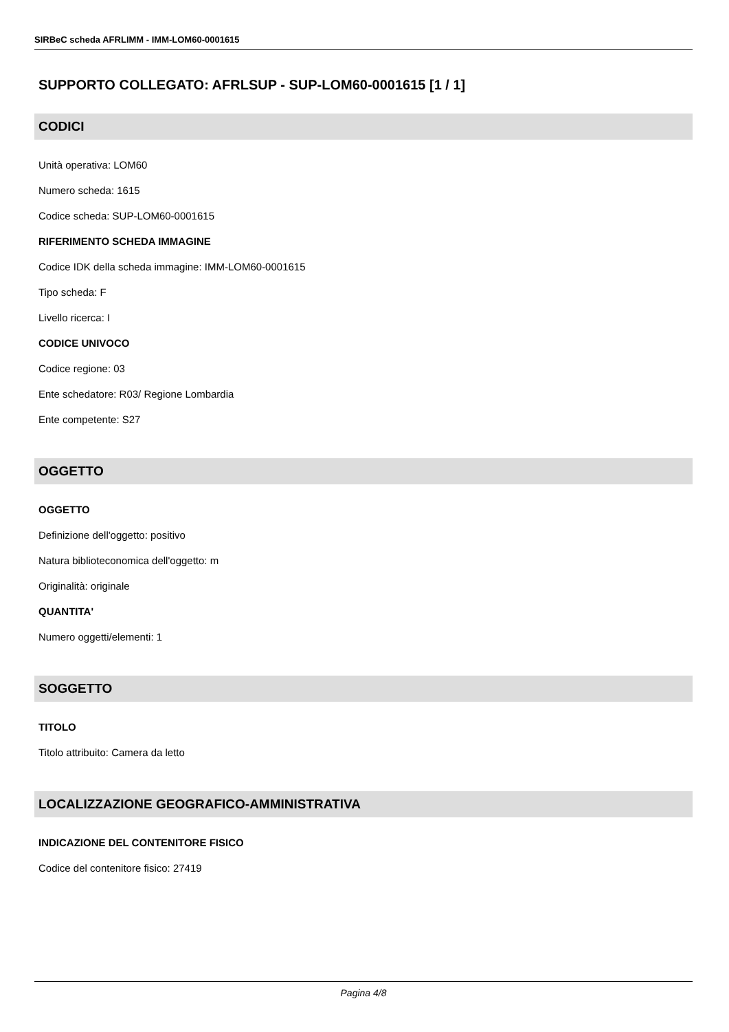SIRBeC scheda AFRLIMM - IMM-LOM60-0001615
SUPPORTO COLLEGATO: AFRLSUP - SUP-LOM60-0001615 [1 / 1]
CODICI
Unità operativa: LOM60
Numero scheda: 1615
Codice scheda: SUP-LOM60-0001615
RIFERIMENTO SCHEDA IMMAGINE
Codice IDK della scheda immagine: IMM-LOM60-0001615
Tipo scheda: F
Livello ricerca: I
CODICE UNIVOCO
Codice regione: 03
Ente schedatore: R03/ Regione Lombardia
Ente competente: S27
OGGETTO
OGGETTO
Definizione dell'oggetto: positivo
Natura biblioteconomica dell'oggetto: m
Originalità: originale
QUANTITA'
Numero oggetti/elementi: 1
SOGGETTO
TITOLO
Titolo attribuito: Camera da letto
LOCALIZZAZIONE GEOGRAFICO-AMMINISTRATIVA
INDICAZIONE DEL CONTENITORE FISICO
Codice del contenitore fisico: 27419
Pagina 4/8